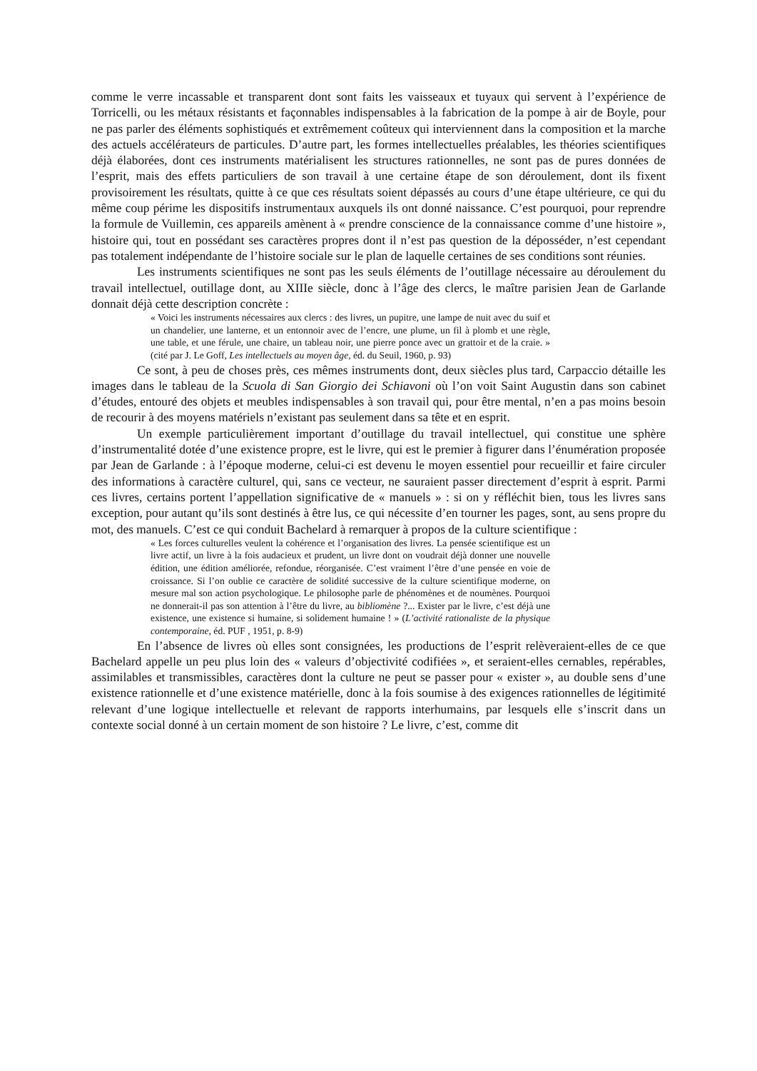comme le verre incassable et transparent dont sont faits les vaisseaux et tuyaux qui servent à l’expérience de Torricelli, ou les métaux résistants et façonnables indispensables à la fabrication de la pompe à air de Boyle, pour ne pas parler des éléments sophistiqués et extrêmement coûteux qui interviennent dans la composition et la marche des actuels accélérateurs de particules. D’autre part, les formes intellectuelles préalables, les théories scientifiques déjà élaborées, dont ces instruments matérialisent les structures rationnelles, ne sont pas de pures données de l’esprit, mais des effets particuliers de son travail à une certaine étape de son déroulement, dont ils fixent provisoirement les résultats, quitte à ce que ces résultats soient dépassés au cours d’une étape ultérieure, ce qui du même coup périme les dispositifs instrumentaux auxquels ils ont donné naissance. C’est pourquoi, pour reprendre la formule de Vuillemin, ces appareils amènent à « prendre conscience de la connaissance comme d’une histoire », histoire qui, tout en possédant ses caractères propres dont il n’est pas question de la déposséder, n’est cependant pas totalement indépendante de l’histoire sociale sur le plan de laquelle certaines de ses conditions sont réunies.
Les instruments scientifiques ne sont pas les seuls éléments de l’outillage nécessaire au déroulement du travail intellectuel, outillage dont, au XIIIe siècle, donc à l’âge des clercs, le maître parisien Jean de Garlande donnait déjà cette description concrète :
« Voici les instruments nécessaires aux clercs : des livres, un pupitre, une lampe de nuit avec du suif et un chandelier, une lanterne, et un entonnoir avec de l’encre, une plume, un fil à plomb et une règle, une table, et une férule, une chaire, un tableau noir, une pierre ponce avec un grattoir et de la craie. » (cité par J. Le Goff, Les intellectuels au moyen âge, éd. du Seuil, 1960, p. 93)
Ce sont, à peu de choses près, ces mêmes instruments dont, deux siècles plus tard, Carpaccio détaille les images dans le tableau de la Scuola di San Giorgio dei Schiavoni où l’on voit Saint Augustin dans son cabinet d’études, entouré des objets et meubles indispensables à son travail qui, pour être mental, n’en a pas moins besoin de recourir à des moyens matériels n’existant pas seulement dans sa tête et en esprit.
Un exemple particulièrement important d’outillage du travail intellectuel, qui constitue une sphère d’instrumentalité dotée d’une existence propre, est le livre, qui est le premier à figurer dans l’énumération proposée par Jean de Garlande : à l’époque moderne, celui-ci est devenu le moyen essentiel pour recueillir et faire circuler des informations à caractère culturel, qui, sans ce vecteur, ne sauraient passer directement d’esprit à esprit. Parmi ces livres, certains portent l’appellation significative de « manuels » : si on y réfléchit bien, tous les livres sans exception, pour autant qu’ils sont destinés à être lus, ce qui nécessite d’en tourner les pages, sont, au sens propre du mot, des manuels. C’est ce qui conduit Bachelard à remarquer à propos de la culture scientifique :
« Les forces culturelles veulent la cohérence et l’organisation des livres. La pensée scientifique est un livre actif, un livre à la fois audacieux et prudent, un livre dont on voudrait déjà donner une nouvelle édition, une édition améliorée, refondue, réorganisée. C’est vraiment l’être d’une pensée en voie de croissance. Si l’on oublie ce caractère de solidité successive de la culture scientifique moderne, on mesure mal son action psychologique. Le philosophe parle de phénomènes et de noumènes. Pourquoi ne donnerait-il pas son attention à l’être du livre, au bibliomène ?... Exister par le livre, c’est déjà une existence, une existence si humaine, si solidement humaine ! » (L’activité rationaliste de la physique contemporaine, éd. PUF , 1951, p. 8-9)
En l’absence de livres où elles sont consignées, les productions de l’esprit relèveraient-elles de ce que Bachelard appelle un peu plus loin des « valeurs d’objectivité codifiées », et seraient-elles cernables, repérables, assimilables et transmissibles, caractères dont la culture ne peut se passer pour « exister », au double sens d’une existence rationnelle et d’une existence matérielle, donc à la fois soumise à des exigences rationnelles de légitimité relevant d’une logique intellectuelle et relevant de rapports interhumains, par lesquels elle s’inscrit dans un contexte social donné à un certain moment de son histoire ? Le livre, c’est, comme dit